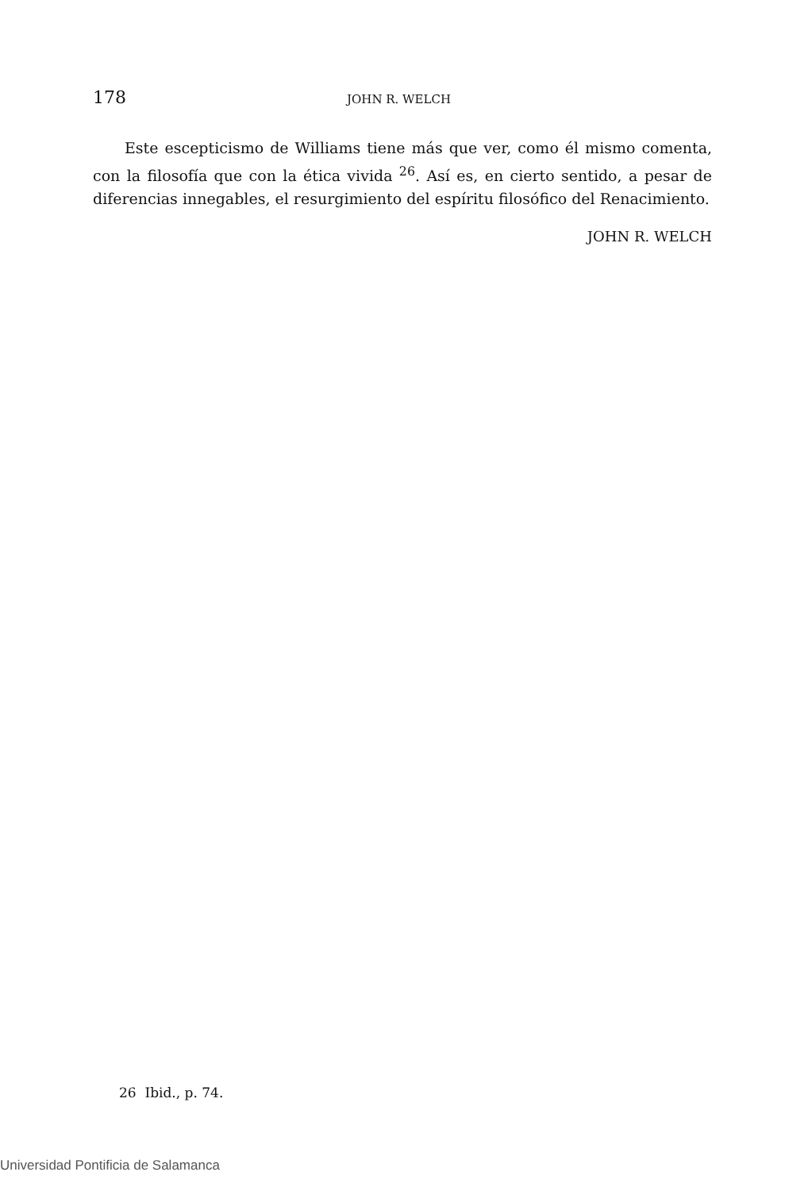178
JOHN R. WELCH
Este escepticismo de Williams tiene más que ver, como él mismo comenta, con la filosofía que con la ética vivida <sup>26</sup>. Así es, en cierto sentido, a pesar de diferencias innegables, el resurgimiento del espíritu filosófico del Renacimiento.
JOHN R. WELCH
26 Ibid., p. 74.
Universidad Pontificia de Salamanca